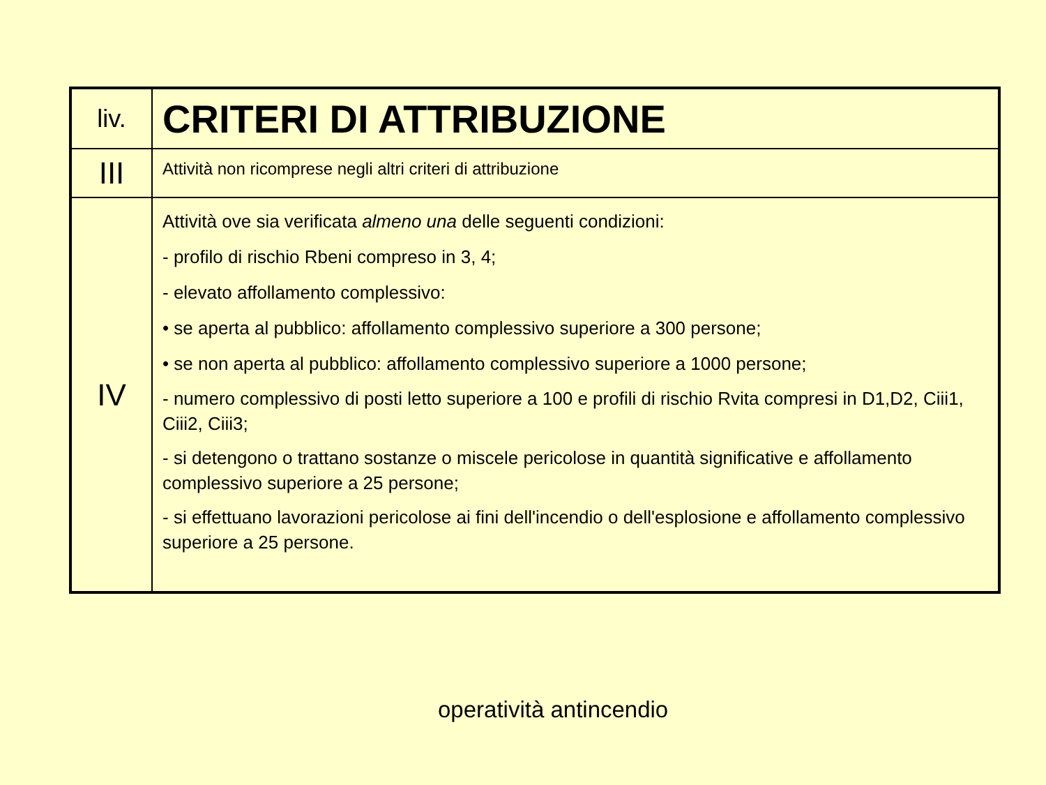| liv. | CRITERI DI ATTRIBUZIONE |
| III | Attività non ricomprese negli altri criteri di attribuzione |
| IV | Attività ove sia verificata almeno una delle seguenti condizioni: - profilo di rischio Rbeni compreso in 3, 4; - elevato affollamento complessivo: • se aperta al pubblico: affollamento complessivo superiore a 300 persone; • se non aperta al pubblico: affollamento complessivo superiore a 1000 persone; - numero complessivo di posti letto superiore a 100 e profili di rischio Rvita compresi in D1,D2, Ciii1, Ciii2, Ciii3; - si detengono o trattano sostanze o miscele pericolose in quantità significative e affollamento complessivo superiore a 25 persone; - si effettuano lavorazioni pericolose ai fini dell'incendio o dell'esplosione e affollamento complessivo superiore a 25 persone. |
operatività antincendio